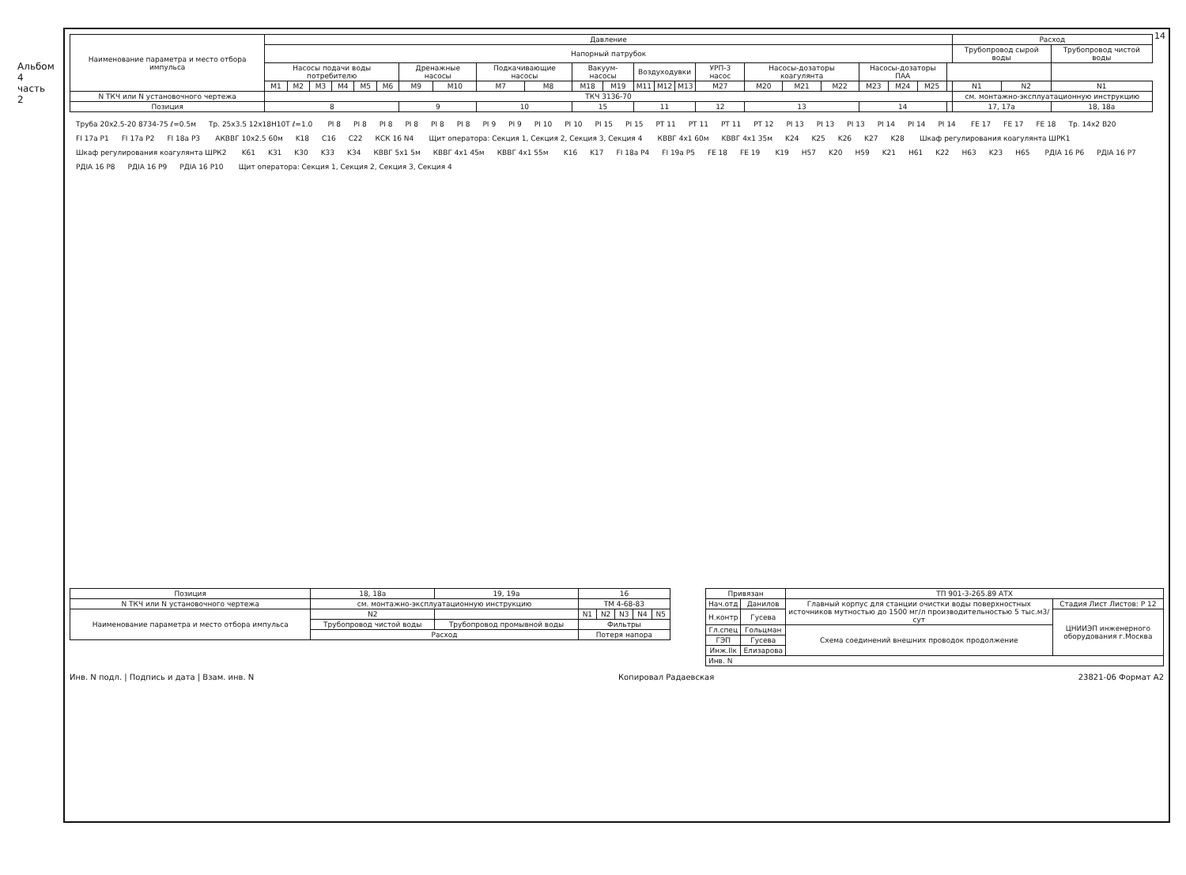Альбом 4 часть 2
14
| Наименование параметра и место отбора импульса | Давление | | | | | | | | | | | | | | | | | | | | | | | Расход | | |
| --- | --- | --- | --- | --- | --- | --- | --- | --- | --- | --- | --- | --- | --- | --- | --- | --- | --- | --- | --- | --- | --- | --- | --- | --- | --- | --- |
| | Напорный патрубок | | | | | | | | | | | | | | | | | | | | | | | Трубопровод сырой воды | | Трубопровод чистой воды |
| | Насосы подачи воды потребителю | | | | | | Дренажные насосы | | Подкачивающие насосы | | Вакуум-насосы | | Воздуходувки | | | УРП-3 насос | Насосы-дозаторы коагулянта | | | Насосы-дозаторы ПАА | | | | | | |
| | М1 | М2 | М3 | М4 | М5 | М6 | М9 | М10 | М7 | М8 | М18 | М19 | М11 | М12 | М13 | М27 | М20 | М21 | М22 | М23 | М24 | М25 | | N1 | N2 | N1 |
| N ТКЧ или N установочного чертежа | ТКЧ 3136-70 | | | | | | | | | | | | | | | | | | | | | | | см. монтажно-эксплуатационную инструкцию | | |
| Позиция | 8 | | | | | | 9 | | 10 | | 15 | | 11 | | | 12 | 13 | | | 14 | | | | 17, 17а | | 18, 18а |
Труба 20х2.5-20 8734-75 ℓ=0.5м Тр. 25х3.5 12х18Н10Т ℓ=1.0 PI 8 PI 8 PI 8 PI 8 PI 8 PI 8 PI 9 PI 9 PI 10 PI 10 PI 15 PI 15 PT 11 PT 11 PT 11 PT 12 PI 13 PI 13 PI 13 PI 14 PI 14 PI 14 FE 17 FE 17 FE 18 Тр. 14х2 В20 FI 17а P1 FI 17а P2 FI 18а P3 АКВВГ 10х2.5 60м K18 C16 C22 КСК 16 N4 Щит оператора: Секция 1, Секция 2, Секция 3, Секция 4 КВВГ 4х1 60м KВВГ 4х1 35м K24 K25 K26 K27 K28 Шкаф регулирования коагулянта ШРК1 Шкаф регулирования коагулянта ШРК2 K61 K31 K30 K33 K34 КВВГ 5х1 5м КВВГ 4х1 45м КВВГ 4х1 55м K16 K17 FI 18а P4 FI 19а P5 FE 18 FE 19 K19 H57 K20 H59 K21 H61 K22 H63 K23 H65 PДIA 16 P6 PДIA 16 P7 PДIA 16 P8 PДIA 16 P9 PДIA 16 P10 Щит оператора: Секция 1, Секция 2, Секция 3, Секция 4
| Позиция | 18, 18а | 19, 19а | 16 | | | | |
| N ТКЧ или N установочного чертежа | см. монтажно-эксплуатационную инструкцию | | ТМ 4-68-83 | | | | |
| Наименование параметра и место отбора импульса | N2 | | N1 | N2 | N3 | N4 | N5 |
| | Трубопровод чистой воды | Трубопровод промывной воды | Фильтры | | | | |
| | Расход | | Потеря напора | | | | |
| Привязан | | ТП 901-3-265.89 АТХ | |
| Нач.отд | Данилов | Главный корпус для станции очистки воды поверхностных источников мутностью до 1500 мг/л производительностью 5 тыс.м3/сут | Стадия Лист Листов: Р 12 |
| Н.контр | Гусева | | ЦНИИЭП инженерного оборудования г.Москва |
| Гл.спец | Гольцман | Схема соединений внешних проводок продолжение | |
| ГЭП | Гусева | | |
| Инж.IIк | Елизарова | | |
| Инв. N | | | |
Инв. N подл. | Подпись и дата | Взам. инв. N Копировал Радаевская 23821-06 Формат А2